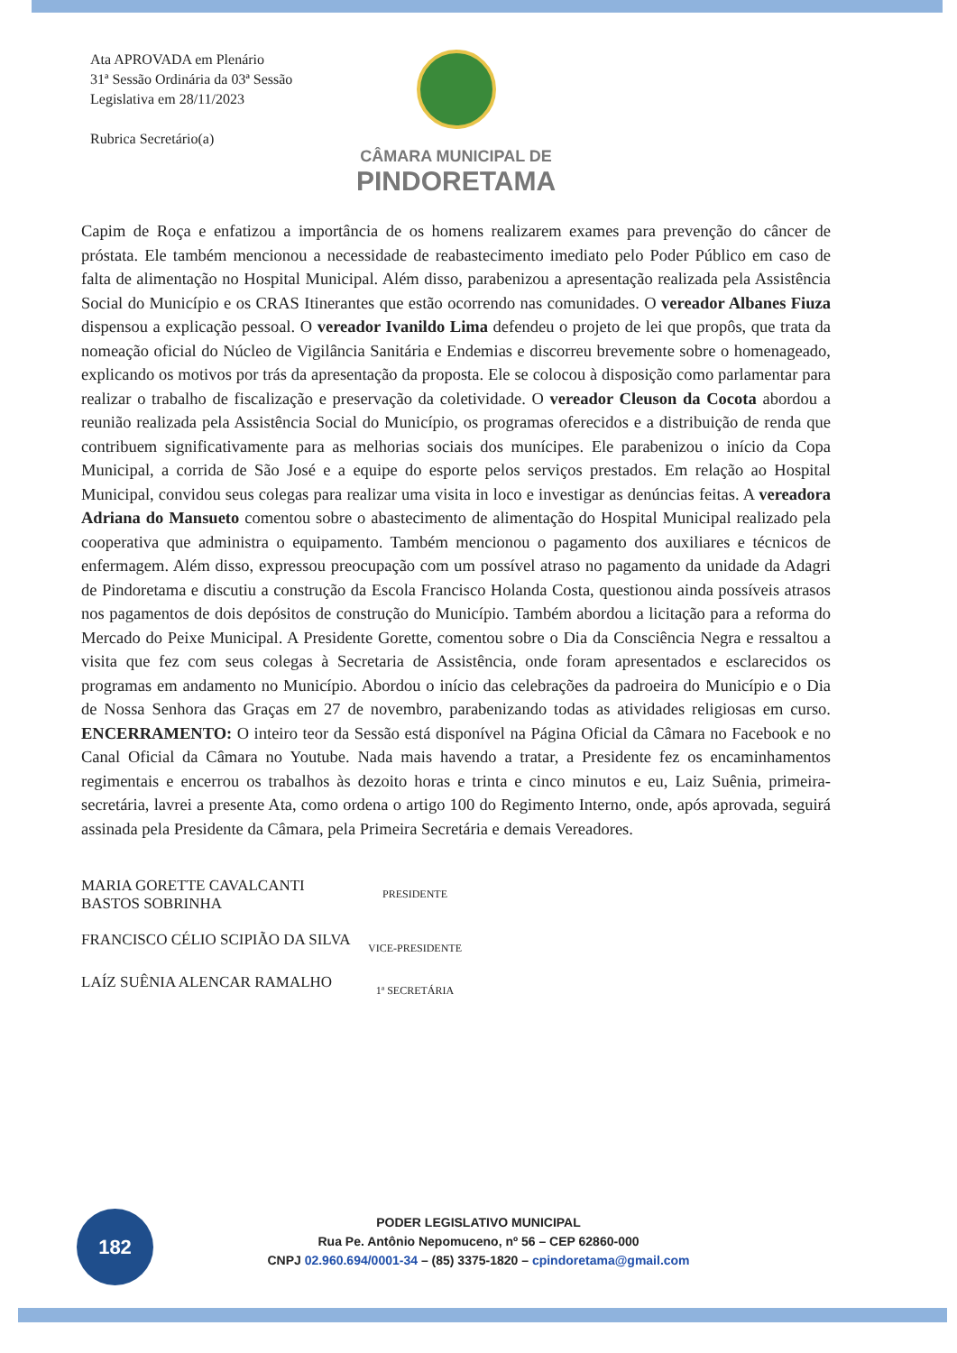Ata APROVADA em Plenário
31ª Sessão Ordinária da 03ª Sessão Legislativa em 28/11/2023
Rubrica Secretário(a)
CÂMARA MUNICIPAL DE
PINDORETAMA
Capim de Roça e enfatizou a importância de os homens realizarem exames para prevenção do câncer de próstata. Ele também mencionou a necessidade de reabastecimento imediato pelo Poder Público em caso de falta de alimentação no Hospital Municipal. Além disso, parabenizou a apresentação realizada pela Assistência Social do Município e os CRAS Itinerantes que estão ocorrendo nas comunidades. O vereador Albanes Fiuza dispensou a explicação pessoal. O vereador Ivanildo Lima defendeu o projeto de lei que propôs, que trata da nomeação oficial do Núcleo de Vigilância Sanitária e Endemias e discorreu brevemente sobre o homenageado, explicando os motivos por trás da apresentação da proposta. Ele se colocou à disposição como parlamentar para realizar o trabalho de fiscalização e preservação da coletividade. O vereador Cleuson da Cocota abordou a reunião realizada pela Assistência Social do Município, os programas oferecidos e a distribuição de renda que contribuem significativamente para as melhorias sociais dos munícipes. Ele parabenizou o início da Copa Municipal, a corrida de São José e a equipe do esporte pelos serviços prestados. Em relação ao Hospital Municipal, convidou seus colegas para realizar uma visita in loco e investigar as denúncias feitas. A vereadora Adriana do Mansueto comentou sobre o abastecimento de alimentação do Hospital Municipal realizado pela cooperativa que administra o equipamento. Também mencionou o pagamento dos auxiliares e técnicos de enfermagem. Além disso, expressou preocupação com um possível atraso no pagamento da unidade da Adagri de Pindoretama e discutiu a construção da Escola Francisco Holanda Costa, questionou ainda possíveis atrasos nos pagamentos de dois depósitos de construção do Município. Também abordou a licitação para a reforma do Mercado do Peixe Municipal. A Presidente Gorette, comentou sobre o Dia da Consciência Negra e ressaltou a visita que fez com seus colegas à Secretaria de Assistência, onde foram apresentados e esclarecidos os programas em andamento no Município. Abordou o início das celebrações da padroeira do Município e o Dia de Nossa Senhora das Graças em 27 de novembro, parabenizando todas as atividades religiosas em curso. ENCERRAMENTO: O inteiro teor da Sessão está disponível na Página Oficial da Câmara no Facebook e no Canal Oficial da Câmara no Youtube. Nada mais havendo a tratar, a Presidente fez os encaminhamentos regimentais e encerrou os trabalhos às dezoito horas e trinta e cinco minutos e eu, Laiz Suênia, primeira-secretária, lavrei a presente Ata, como ordena o artigo 100 do Regimento Interno, onde, após aprovada, seguirá assinada pela Presidente da Câmara, pela Primeira Secretária e demais Vereadores.
MARIA GORETTE CAVALCANTI BASTOS SOBRINHA PRESIDENTE
FRANCISCO CÉLIO SCIPIÃO DA SILVA VICE-PRESIDENTE
LAÍZ SUÊNIA ALENCAR RAMALHO 1ª SECRETÁRIA
182
PODER LEGISLATIVO MUNICIPAL
Rua Pe. Antônio Nepomuceno, nº 56 – CEP 62860-000
CNPJ 02.960.694/0001-34 – (85) 3375-1820 – cpindoretama@gmail.com